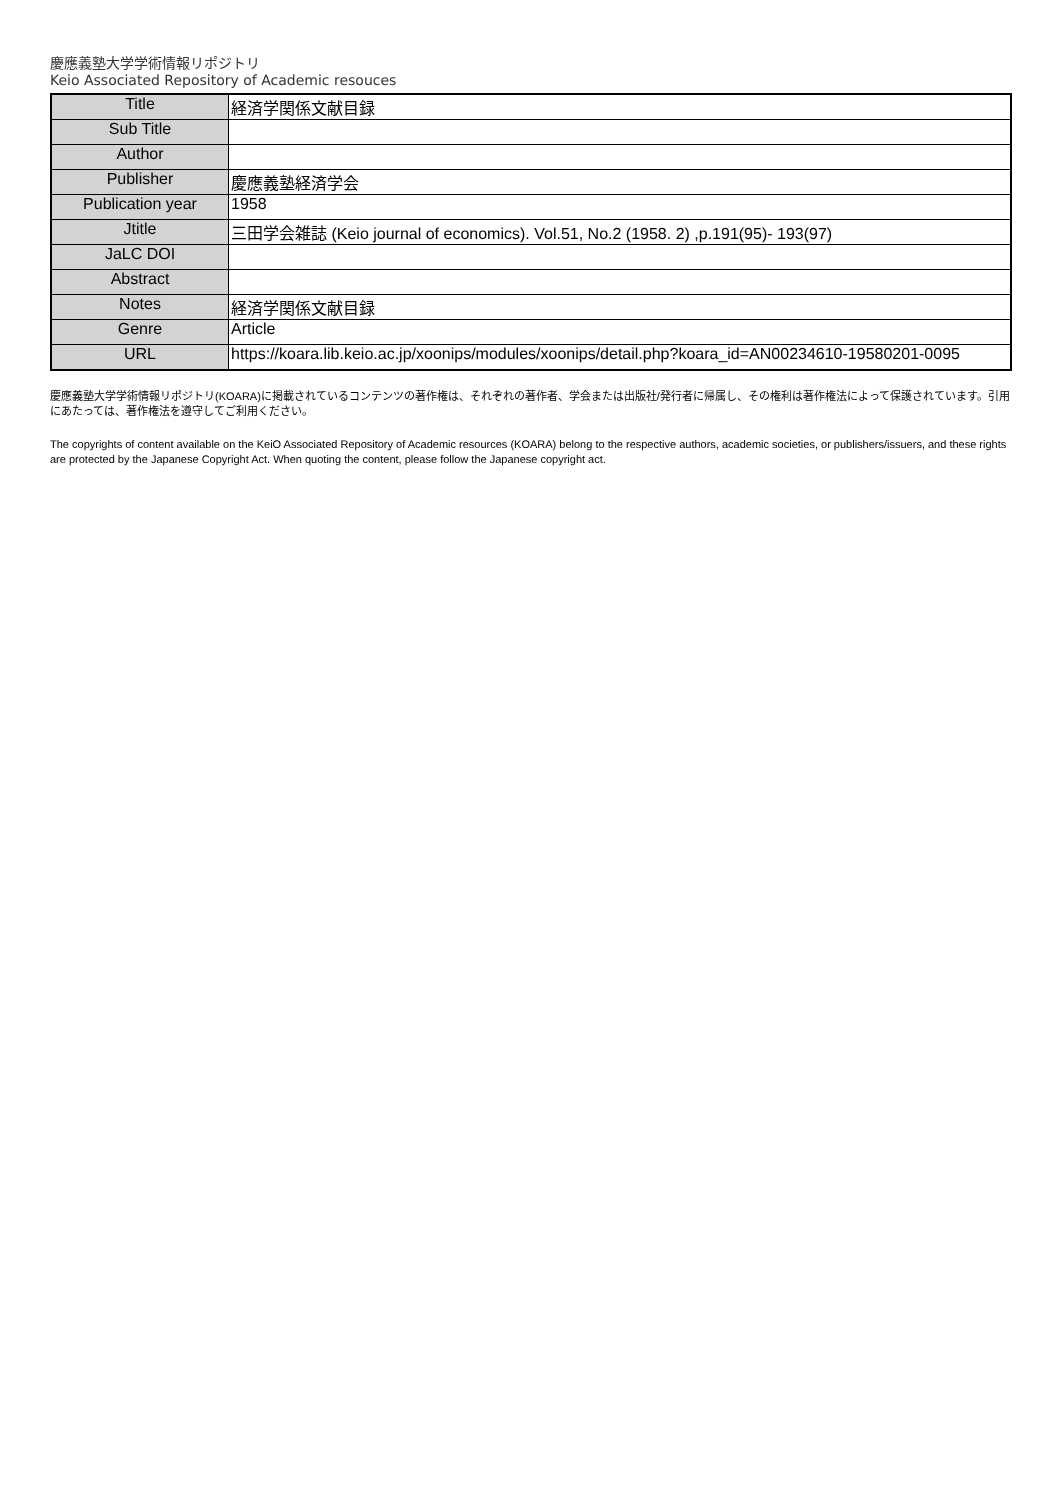慶應義塾大学学術情報リポジトリ
Keio Associated Repository of Academic resouces
| Title | 経済学関係文献目録 |
| Sub Title | |
| Author | |
| Publisher | 慶應義塾経済学会 |
| Publication year | 1958 |
| Jtitle | 三田学会雑誌 (Keio journal of economics). Vol.51, No.2 (1958. 2) ,p.191(95)- 193(97) |
| JaLC DOI | |
| Abstract | |
| Notes | 経済学関係文献目録 |
| Genre | Article |
| URL | https://koara.lib.keio.ac.jp/xoonips/modules/xoonips/detail.php?koara_id=AN00234610-19580201-0095 |
慶應義塾大学学術情報リポジトリ(KOARA)に掲載されているコンテンツの著作権は、それぞれの著作者、学会または出版社/発行者に帰属し、その権利は著作権法によって保護されています。引用にあたっては、著作権法を遵守してご利用ください。
The copyrights of content available on the KeiO Associated Repository of Academic resources (KOARA) belong to the respective authors, academic societies, or publishers/issuers, and these rights are protected by the Japanese Copyright Act. When quoting the content, please follow the Japanese copyright act.